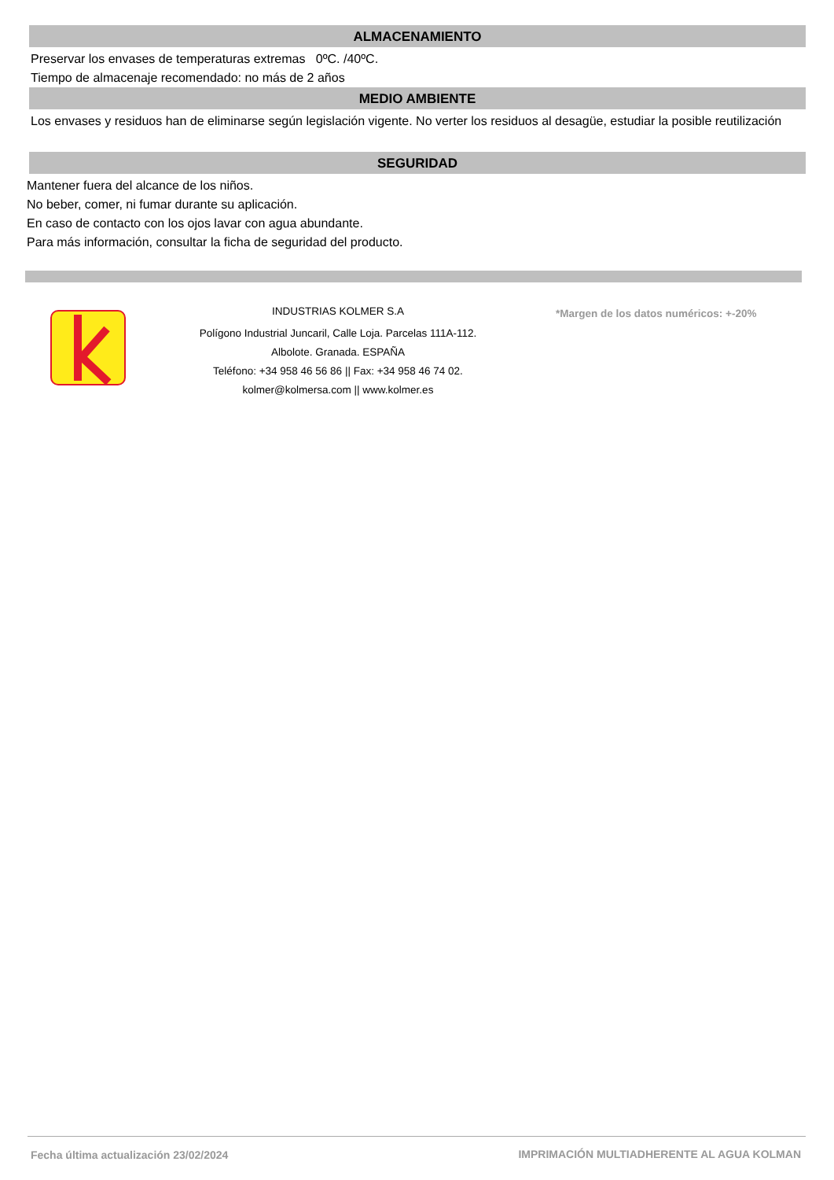ALMACENAMIENTO
Preservar los envases de temperaturas extremas 0ºC. /40ºC.
Tiempo de almacenaje recomendado: no más de 2 años
MEDIO AMBIENTE
Los envases y residuos han de eliminarse según legislación vigente. No verter los residuos al desagüe, estudiar la posible reutilización
SEGURIDAD
Mantener fuera del alcance de los niños.
No beber, comer, ni fumar durante su aplicación.
En caso de contacto con los ojos lavar con agua abundante.
Para más información, consultar la ficha de seguridad del producto.
INDUSTRIAS KOLMER S.A
Polígono Industrial Juncaril, Calle Loja. Parcelas 111A-112.
Albolote. Granada. ESPAÑA
Teléfono: +34 958 46 56 86 || Fax: +34 958 46 74 02.
kolmer@kolmersa.com || www.kolmer.es
*Margen de los datos numéricos: +-20%
Fecha última actualización 23/02/2024
IMPRIMACIÓN MULTIADHERENTE AL AGUA KOLMAN